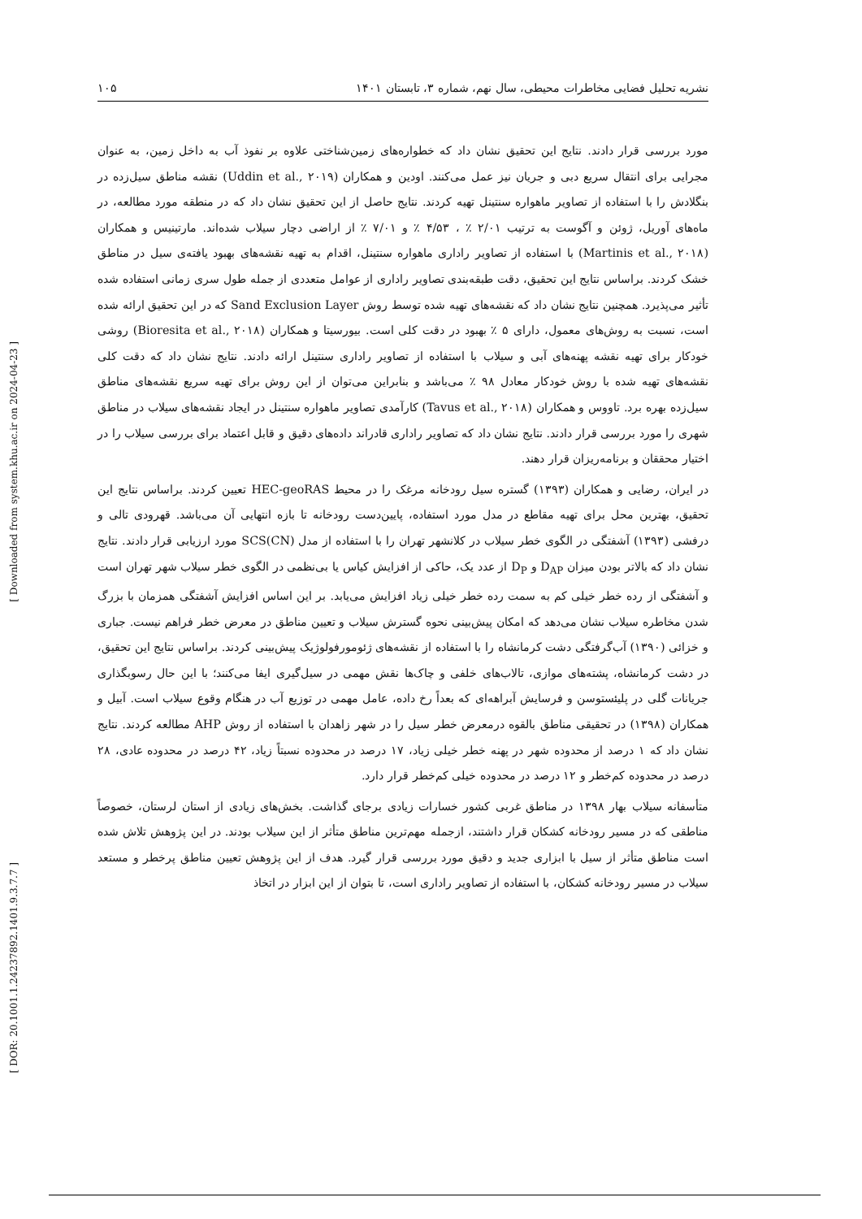نشریه تحلیل فضایی مخاطرات محیطی، سال نهم، شماره ۳، تابستان ۱۴۰۱ ۱۰۵
[ Downloaded from system.khu.ac.ir on 2024-04-23 ]
[ DOR: 20.1001.1.24237892.1401.9.3.7.7 ]
مورد بررسی قرار دادند. نتایج این تحقیق نشان داد که خطواره‌های زمین‌شناختی علاوه بر نفوذ آب به داخل زمین، به عنوان مجرایی برای انتقال سریع دبی و جریان نیز عمل می‌کنند. اودین و همکاران (Uddin et al., ۲۰۱۹) نقشه مناطق سیل‌زده در بنگلادش را با استفاده از تصاویر ماهواره سنتینل تهیه کردند. نتایج حاصل از این تحقیق نشان داد که در منطقه مورد مطالعه، در ماه‌های آوریل، ژوئن و آگوست به ترتیب ۲/۰۱ ٪ ، ۴/۵۳ ٪ و ۷/۰۱ ٪ از اراضی دچار سیلاب شده‌اند. مارتینیس و همکاران (Martinis et al., ۲۰۱۸) با استفاده از تصاویر راداری ماهواره سنتینل، اقدام به تهیه نقشه‌های بهبود یافته‌ی سیل در مناطق خشک کردند. براساس نتایج این تحقیق، دقت طبقه‌بندی تصاویر راداری از عوامل متعددی از جمله طول سری زمانی استفاده شده تأثیر می‌پذیرد. همچنین نتایج نشان داد که نقشه‌های تهیه شده توسط روش Sand Exclusion Layer که در این تحقیق ارائه شده است، نسبت به روش‌های معمول، دارای ۵ ٪ بهبود در دقت کلی است. بیورسیتا و همکاران (Bioresita et al., ۲۰۱۸) روشی خودکار برای تهیه نقشه پهنه‌های آبی و سیلاب با استفاده از تصاویر راداری سنتینل ارائه دادند. نتایج نشان داد که دقت کلی نقشه‌های تهیه شده با روش خودکار معادل ۹۸ ٪ می‌باشد و بنابراین می‌توان از این روش برای تهیه سریع نقشه‌های مناطق سیل‌زده بهره برد. تاووس و همکاران (Tavus et al., ۲۰۱۸) کارآمدی تصاویر ماهواره سنتینل در ایجاد نقشه‌های سیلاب در مناطق شهری را مورد بررسی قرار دادند. نتایج نشان داد که تصاویر راداری قادراند داده‌های دقیق و قابل اعتماد برای بررسی سیلاب را در اختیار محققان و برنامه‌ریزان قرار دهند.
در ایران، رضایی و همکاران (۱۳۹۳) گستره سیل رودخانه مرغک را در محیط HEC-geoRAS تعیین کردند. براساس نتایج این تحقیق، بهترین محل برای تهیه مقاطع در مدل مورد استفاده، پایین‌دست رودخانه تا بازه انتهایی آن می‌باشد. قهرودی تالی و درفشی (۱۳۹۳) آشفتگی در الگوی خطر سیلاب در کلانشهر تهران را با استفاده از مدل SCS(CN) مورد ارزیابی قرار دادند. نتایج نشان داد که بالاتر بودن میزان D<sub>AP</sub> و D<sub>P</sub> از عدد یک، حاکی از افزایش کیاس یا بی‌نظمی در الگوی خطر سیلاب شهر تهران است و آشفتگی از رده خطر خیلی کم به سمت رده خطر خیلی زیاد افزایش می‌یابد. بر این اساس افزایش آشفتگی همزمان با بزرگ شدن مخاطره سیلاب نشان می‌دهد که امکان پیش‌بینی نحوه گسترش سیلاب و تعیین مناطق در معرض خطر فراهم نیست. جباری و خزائی (۱۳۹۰) آب‌گرفتگی دشت کرمانشاه را با استفاده از نقشه‌های ژئومورفولوژیک پیش‌بینی کردند. براساس نتایج این تحقیق، در دشت کرمانشاه، پشته‌های موازی، تالاب‌های خلفی و چاک‌ها نقش مهمی در سیل‌گیری ایفا می‌کنند؛ با این حال رسوبگذاری جریانات گلی در پلیئستوسن و فرسایش آبراهه‌ای که بعداً رخ داده، عامل مهمی در توزیع آب در هنگام وقوع سیلاب است. آبیل و همکاران (۱۳۹۸) در تحقیقی مناطق بالقوه درمعرض خطر سیل را در شهر زاهدان با استفاده از روش AHP مطالعه کردند. نتایج نشان داد که ۱ درصد از محدوده شهر در پهنه خطر خیلی زیاد، ۱۷ درصد در محدوده نسبتاً زیاد، ۴۲ درصد در محدوده عادی، ۲۸ درصد در محدوده کم‌خطر و ۱۲ درصد در محدوده خیلی کم‌خطر قرار دارد.
متأسفانه سیلاب بهار ۱۳۹۸ در مناطق غربی کشور خسارات زیادی برجای گذاشت. بخش‌های زیادی از استان لرستان، خصوصاً مناطقی که در مسیر رودخانه کشکان قرار داشتند، ازجمله مهم‌ترین مناطق متأثر از این سیلاب بودند. در این پژوهش تلاش شده است مناطق متأثر از سیل با ابزاری جدید و دقیق مورد بررسی قرار گیرد. هدف از این پژوهش تعیین مناطق پرخطر و مستعد سیلاب در مسیر رودخانه کشکان، با استفاده از تصاویر راداری است، تا بتوان از این ابزار در اتخاذ